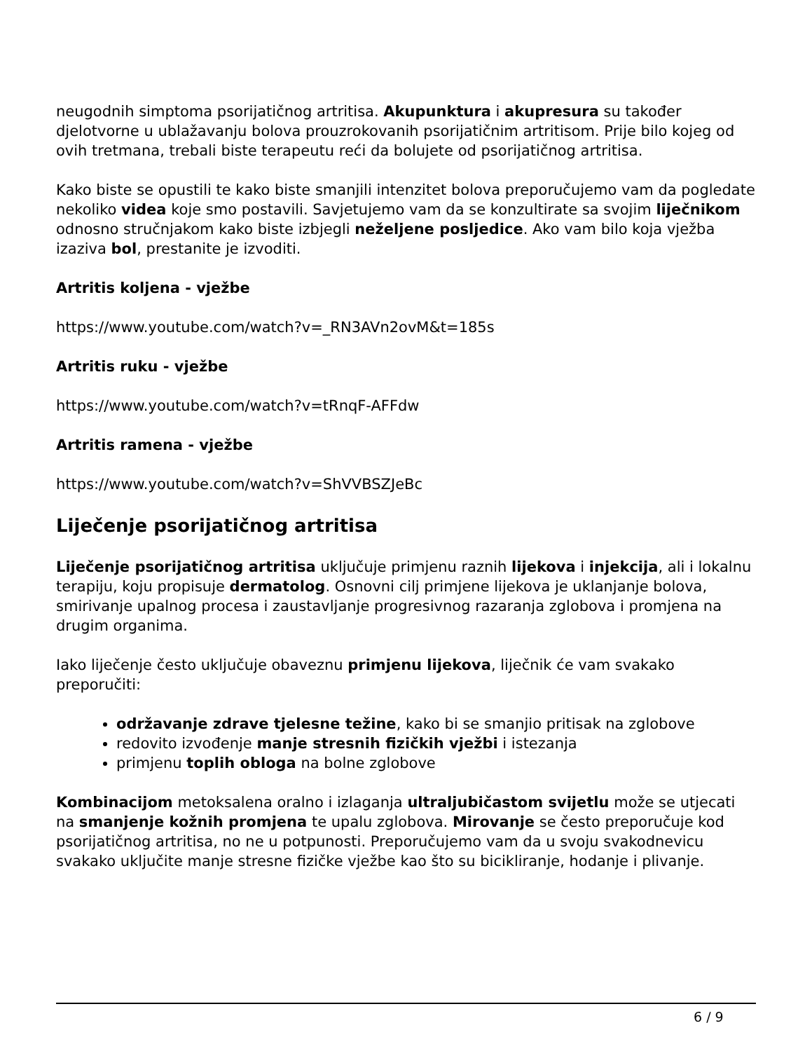neugodnih simptoma psorijatičnog artritisa. Akupunktura i akupresura su također djelotvorne u ublažavanju bolova prouzrokovanih psorijatičnim artritisom. Prije bilo kojeg od ovih tretmana, trebali biste terapeutu reći da bolujete od psorijatičnog artritisa.
Kako biste se opustili te kako biste smanjili intenzitet bolova preporučujemo vam da pogledate nekoliko videa koje smo postavili. Savjetujemo vam da se konzultirate sa svojim liječnikom odnosno stručnjakom kako biste izbjegli neželjene posljedice. Ako vam bilo koja vježba izaziva bol, prestanite je izvoditi.
Artritis koljena - vježbe
https://www.youtube.com/watch?v=_RN3AVn2ovM&t=185s
Artritis ruku - vježbe
https://www.youtube.com/watch?v=tRnqF-AFFdw
Artritis ramena - vježbe
https://www.youtube.com/watch?v=ShVVBSZJeBc
Liječenje psorijatičnog artritisa
Liječenje psorijatičnog artritisa uključuje primjenu raznih lijekova i injekcija, ali i lokalnu terapiju, koju propisuje dermatolog. Osnovni cilj primjene lijekova je uklanjanje bolova, smirivanje upalnog procesa i zaustavljanje progresivnog razaranja zglobova i promjena na drugim organima.
Iako liječenje često uključuje obaveznu primjenu lijekova, liječnik će vam svakako preporučiti:
održavanje zdrave tjelesne težine, kako bi se smanjio pritisak na zglobove
redovito izvođenje manje stresnih fizičkih vježbi i istezanja
primjenu toplih obloga na bolne zglobove
Kombinacijom metoksalena oralno i izlaganja ultraljubičastom svijetlu može se utjecati na smanjenje kožnih promjena te upalu zglobova. Mirovanje se često preporučuje kod psorijatičnog artritisa, no ne u potpunosti. Preporučujemo vam da u svoju svakodnevicu svakako uključite manje stresne fizičke vježbe kao što su bicikliranje, hodanje i plivanje.
6 / 9